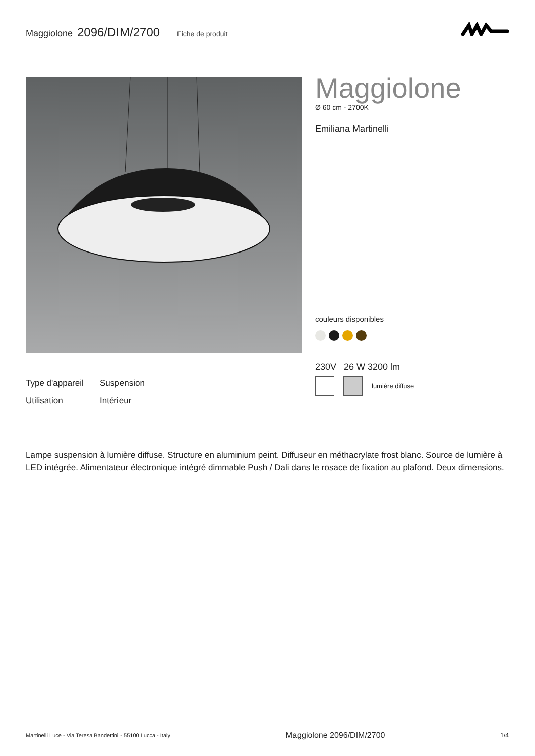Maggiolone 2096/DIM/2700 Fiche de produit
Maggiolone
Ø 60 cm - 2700K
Emiliana Martinelli
couleurs disponibles
230V 26 W 3200 lm
lumière diffuse
Type d'appareil Suspension
Utilisation Intérieur
Lampe suspension à lumière diffuse. Structure en aluminium peint. Diffuseur en méthacrylate frost blanc. Source de lumière à LED intégrée. Alimentateur électronique intégré dimmable Push / Dali dans le rosace de fixation au plafond. Deux dimensions.
Martinelli Luce - Via Teresa Bandettini - 55100 Lucca - Italy Maggiolone 2096/DIM/2700 1/4